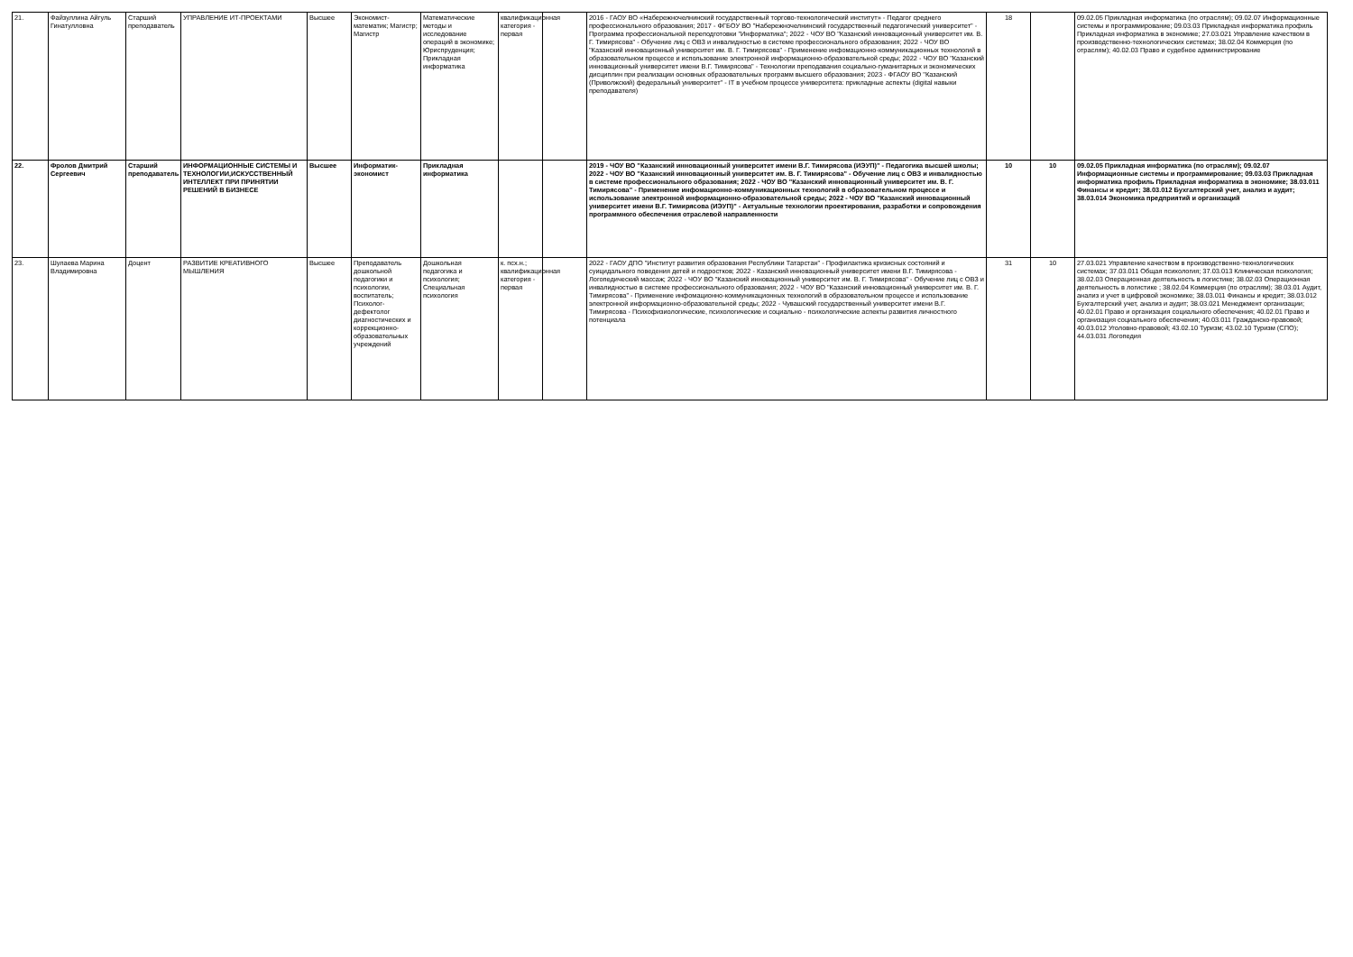| 21. | Файзуллина Айгуль Гинатулловна | Старший преподаватель | УПРАВЛЕНИЕ ИТ-ПРОЕКТАМИ | Высшее | Экономист-математик; Магистр; Магистр | Математические методы и исследование операций в экономике; Юриспруденция; Прикладная информатика | квалификационная категория - первая | | 2016 - ГАОУ ВО «Набережночелнинский государственный торгово-технологический институт» - Педагог среднего профессионального образования; 2017 - ФГБОУ ВО "Набережночелнинский государственный педагогический университет" - Программа профессиональной переподготовки "Информатика"; 2022 - ЧОУ ВО "Казанский инновационный университет им. В. Г. Тимирясова" - Обучение лиц с ОВЗ и инвалидностью в системе профессионального образования; 2022 - ЧОУ ВО "Казанский инновационный университет им. В. Г. Тимирясова" - Применение инфомационно-коммуникационных технологий в образовательном процессе и использование электронной информационно-образовательной среды; 2022 - ЧОУ ВО "Казанский инновационный университет имени В.Г. Тимирясова" - Технологии преподавания социально-гуманитарных и экономических дисциплин при реализации основных образовательных программ высшего образования; 2023 - ФГАОУ ВО "Казанский (Приволжский) федеральный университет" - IT в учебном процессе университета: прикладные аспекты (digital навыки преподавателя) | 18 | | 09.02.05 Прикладная информатика (по отраслям); 09.02.07 Информационные системы и программирование; 09.03.03 Прикладная информатика профиль Прикладная информатика в экономике; 27.03.021 Управление качеством в производственно-технологических системах; 38.02.04 Коммерция (по отраслям); 40.02.03 Право и судебное администрирование |
| 22. | Фролов Дмитрий Сергеевич | Старший преподаватель | ИНФОРМАЦИОННЫЕ СИСТЕМЫ И ТЕХНОЛОГИИ,ИСКУССТВЕННЫЙ ИНТЕЛЛЕКТ ПРИ ПРИНЯТИИ РЕШЕНИЙ В БИЗНЕСЕ | Высшее | Информатик-экономист | Прикладная информатика | | | 2019 - ЧОУ ВО "Казанский инновационный университет имени В.Г. Тимирясова (ИЭУП)" - Педагогика высшей школы; 2022 - ЧОУ ВО "Казанский инновационный университет им. В. Г. Тимирясова" - Обучение лиц с ОВЗ и инвалидностью в системе профессионального образования; 2022 - ЧОУ ВО "Казанский инновационный университет им. В. Г. Тимирясова" - Применение инфомационно-коммуникационных технологий в образовательном процессе и использование электронной информационно-образовательной среды; 2022 - ЧОУ ВО "Казанский инновационный университет имени В.Г. Тимирясова (ИЭУП)" - Актуальные технологии проектирования, разработки и сопровождения программного обеспечения отраслевой направленности | 10 | 10 | 09.02.05 Прикладная информатика (по отраслям); 09.02.07 Информационные системы и программирование; 09.03.03 Прикладная информатика профиль Прикладная информатика в экономике; 38.03.011 Финансы и кредит; 38.03.012 Бухгалтерский учет, анализ и аудит; 38.03.014 Экономика предприятий и организаций |
| 23. | Шулаева Марина Владимировна | Доцент | РАЗВИТИЕ КРЕАТИВНОГО МЫШЛЕНИЯ | Высшее | Преподаватель дошкольной педагогики и психологии, воспитатель; Психолог-дефектолог диагностических и коррекционно-образовательных учреждений | Дошкольная педагогика и психология; Специальная психология | к. псх.н.; квалификационная категория - первая | | 2022 - ГАОУ ДПО "Институт развития образования Республики Татарстан" - Профилактика кризисных состояний и суицидального поведения детей и подростков; 2022 - Казанский инновационный университет имени В.Г. Тимирясова - Логопедический массаж; 2022 - ЧОУ ВО "Казанский инновационный университет им. В. Г. Тимирясова" - Обучение лиц с ОВЗ и инвалидностью в системе профессионального образования; 2022 - ЧОУ ВО "Казанский инновационный университет им. В. Г. Тимирясова" - Применение инфомационно-коммуникационных технологий в образовательном процессе и использование электронной информационно-образовательной среды; 2022 - Чувашский государственный университет имени В.Г. Тимирясова - Психофизиологические, психологические и социально - психологические аспекты развития личностного потенциала | 31 | 10 | 27.03.021 Управление качеством в производственно-технологических системах; 37.03.011 Общая психология; 37.03.013 Клиническая психология; 38.02.03 Операционная деятельность в логистике; 38.02.03 Операционная деятельность в логистике ; 38.02.04 Коммерция (по отраслям); 38.03.01 Аудит, анализ и учет в цифровой экономике; 38.03.011 Финансы и кредит; 38.03.012 Бухгалтерский учет, анализ и аудит; 38.03.021 Менеджмент организации; 40.02.01 Право и организация социального обеспечения; 40.02.01 Право и организация социального обеспечения; 40.03.011 Гражданско-правовой; 40.03.012 Уголовно-правовой; 43.02.10 Туризм; 43.02.10 Туризм (СПО); 44.03.031 Логопедия |